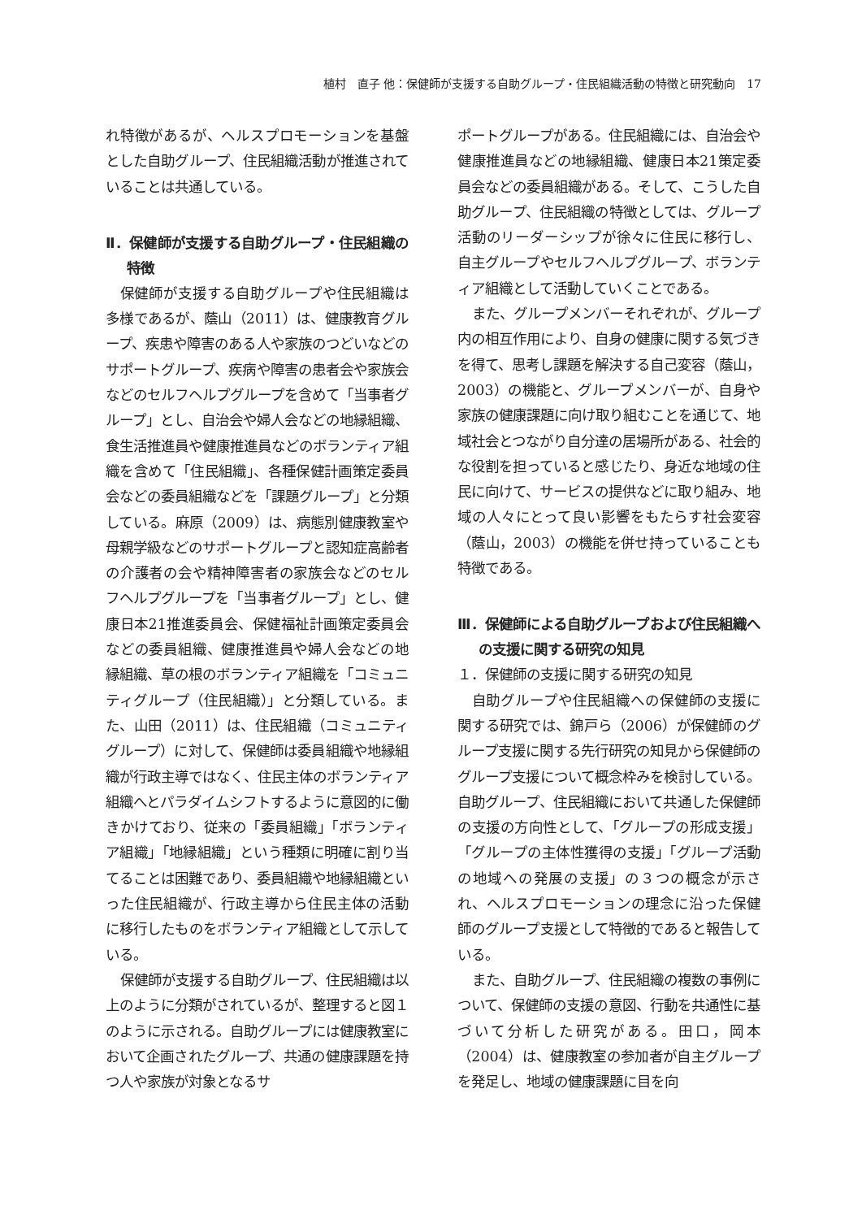植村　直子 他：保健師が支援する自助グループ・住民組織活動の特徴と研究動向　17
れ特徴があるが、ヘルスプロモーションを基盤とした自助グループ、住民組織活動が推進されていることは共通している。
Ⅱ．保健師が支援する自助グループ・住民組織の特徴
保健師が支援する自助グループや住民組織は多様であるが、蔭山（2011）は、健康教育グループ、疾患や障害のある人や家族のつどいなどのサポートグループ、疾病や障害の患者会や家族会などのセルフヘルプグループを含めて「当事者グループ」とし、自治会や婦人会などの地縁組織、食生活推進員や健康推進員などのボランティア組織を含めて「住民組織」、各種保健計画策定委員会などの委員組織などを「課題グループ」と分類している。麻原（2009）は、病態別健康教室や母親学級などのサポートグループと認知症高齢者の介護者の会や精神障害者の家族会などのセルフヘルプグループを「当事者グループ」とし、健康日本21推進委員会、保健福祉計画策定委員会などの委員組織、健康推進員や婦人会などの地縁組織、草の根のボランティア組織を「コミュニティグループ（住民組織）」と分類している。また、山田（2011）は、住民組織（コミュニティグループ）に対して、保健師は委員組織や地縁組織が行政主導ではなく、住民主体のボランティア組織へとパラダイムシフトするように意図的に働きかけており、従来の「委員組織」「ボランティア組織」「地縁組織」という種類に明確に割り当てることは困難であり、委員組織や地縁組織といった住民組織が、行政主導から住民主体の活動に移行したものをボランティア組織として示している。
保健師が支援する自助グループ、住民組織は以上のように分類がされているが、整理すると図１のように示される。自助グループには健康教室において企画されたグループ、共通の健康課題を持つ人や家族が対象となるサ
ポートグループがある。住民組織には、自治会や健康推進員などの地縁組織、健康日本21策定委員会などの委員組織がある。そして、こうした自助グループ、住民組織の特徴としては、グループ活動のリーダーシップが徐々に住民に移行し、自主グループやセルフヘルプグループ、ボランティア組織として活動していくことである。
また、グループメンバーそれぞれが、グループ内の相互作用により、自身の健康に関する気づきを得て、思考し課題を解決する自己変容（蔭山，2003）の機能と、グループメンバーが、自身や家族の健康課題に向け取り組むことを通じて、地域社会とつながり自分達の居場所がある、社会的な役割を担っていると感じたり、身近な地域の住民に向けて、サービスの提供などに取り組み、地域の人々にとって良い影響をもたらす社会変容（蔭山，2003）の機能を併せ持っていることも特徴である。
Ⅲ．保健師による自助グループおよび住民組織への支援に関する研究の知見
１．保健師の支援に関する研究の知見
自助グループや住民組織への保健師の支援に関する研究では、錦戸ら（2006）が保健師のグループ支援に関する先行研究の知見から保健師のグループ支援について概念枠みを検討している。自助グループ、住民組織において共通した保健師の支援の方向性として、「グループの形成支援」「グループの主体性獲得の支援」「グループ活動の地域への発展の支援」の３つの概念が示され、ヘルスプロモーションの理念に沿った保健師のグループ支援として特徴的であると報告している。
また、自助グループ、住民組織の複数の事例について、保健師の支援の意図、行動を共通性に基づいて分析した研究がある。田口，岡本（2004）は、健康教室の参加者が自主グループを発足し、地域の健康課題に目を向